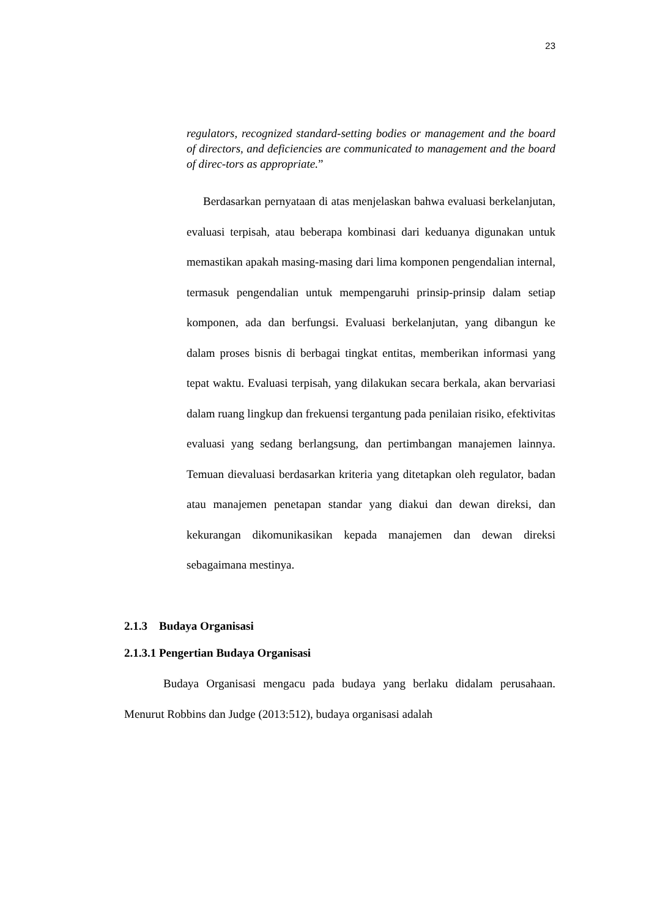23
regulators, recognized standard-setting bodies or management and the board of directors, and deficiencies are communicated to management and the board of direc-tors as appropriate.”
Berdasarkan pernyataan di atas menjelaskan bahwa evaluasi berkelanjutan, evaluasi terpisah, atau beberapa kombinasi dari keduanya digunakan untuk memastikan apakah masing-masing dari lima komponen pengendalian internal, termasuk pengendalian untuk mempengaruhi prinsip-prinsip dalam setiap komponen, ada dan berfungsi. Evaluasi berkelanjutan, yang dibangun ke dalam proses bisnis di berbagai tingkat entitas, memberikan informasi yang tepat waktu. Evaluasi terpisah, yang dilakukan secara berkala, akan bervariasi dalam ruang lingkup dan frekuensi tergantung pada penilaian risiko, efektivitas evaluasi yang sedang berlangsung, dan pertimbangan manajemen lainnya. Temuan dievaluasi berdasarkan kriteria yang ditetapkan oleh regulator, badan atau manajemen penetapan standar yang diakui dan dewan direksi, dan kekurangan dikomunikasikan kepada manajemen dan dewan direksi sebagaimana mestinya.
2.1.3 Budaya Organisasi
2.1.3.1 Pengertian Budaya Organisasi
Budaya Organisasi mengacu pada budaya yang berlaku didalam perusahaan. Menurut Robbins dan Judge (2013:512), budaya organisasi adalah